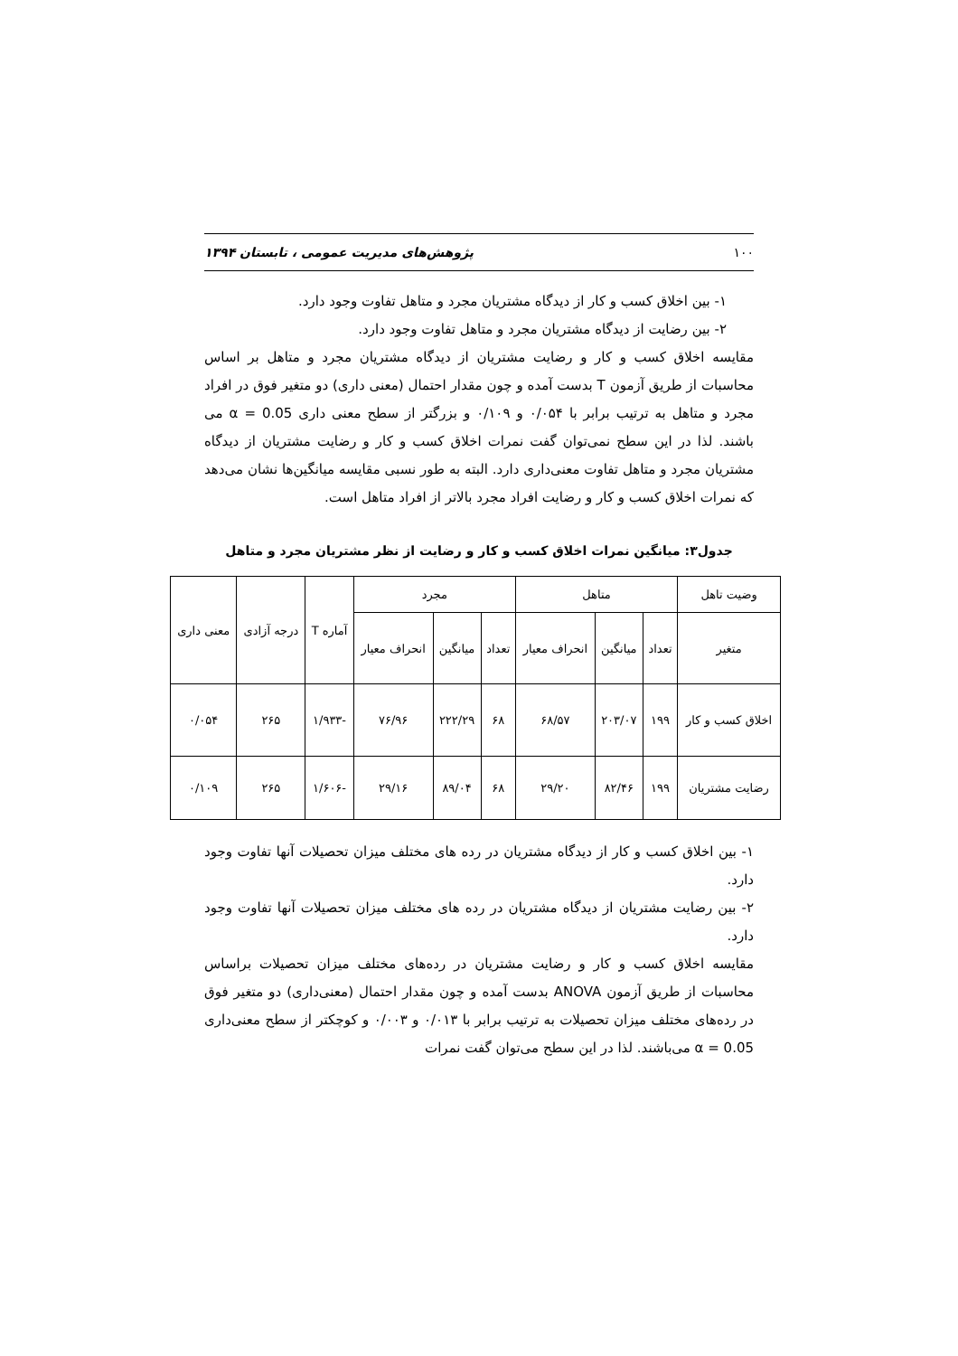۱۰۰ پژوهش‌های مدیریت عمومی ، تابستان ۱۳۹۴
۱- بین اخلاق کسب و کار از دیدگاه مشتریان مجرد و متاهل تفاوت وجود دارد.
۲- بین رضایت از دیدگاه مشتریان مجرد و متاهل تفاوت وجود دارد.
مقایسه اخلاق کسب و کار و رضایت مشتریان از دیدگاه مشتریان مجرد و متاهل بر اساس محاسبات از طریق آزمون T بدست آمده و چون مقدار احتمال (معنی داری) دو متغیر فوق در افراد مجرد و متاهل به ترتیب برابر با ۰/۰۵۴ و ۰/۱۰۹ و بزرگتر از سطح معنی داری α = 0.05 می باشند. لذا در این سطح نمی‌توان گفت نمرات اخلاق کسب و کار و رضایت مشتریان از دیدگاه مشتریان مجرد و متاهل تفاوت معنی‌داری دارد. البته به طور نسبی مقایسه میانگین‌ها نشان می‌دهد که نمرات اخلاق کسب و کار و رضایت افراد مجرد بالاتر از افراد متاهل است.
جدول۳: میانگین نمرات اخلاق کسب و کار و رضایت از نظر مشتریان مجرد و متاهل
| وضیت تاهل | متاهل | | | مجرد | | | آماره T | درجه آزادی | معنی داری |
| --- | --- | --- | --- | --- | --- | --- | --- | --- | --- |
| متغیر | تعداد | میانگین | انحراف معیار | تعداد | میانگین | انحراف معیار | | | |
| اخلاق کسب و کار | ۱۹۹ | ۲۰۳/۰۷ | ۶۸/۵۷ | ۶۸ | ۲۲۲/۲۹ | ۷۶/۹۶ | -۱/۹۳۳ | ۲۶۵ | ۰/۰۵۴ |
| رضایت مشتریان | ۱۹۹ | ۸۲/۴۶ | ۲۹/۲۰ | ۶۸ | ۸۹/۰۴ | ۲۹/۱۶ | -۱/۶۰۶ | ۲۶۵ | ۰/۱۰۹ |
۱- بین اخلاق کسب و کار از دیدگاه مشتریان در رده های مختلف میزان تحصیلات آنها تفاوت وجود دارد.
۲- بین رضایت مشتریان از دیدگاه مشتریان در رده های مختلف میزان تحصیلات آنها تفاوت وجود دارد.
مقایسه اخلاق کسب و کار و رضایت مشتریان در رده‌های مختلف میزان تحصیلات براساس محاسبات از طریق آزمون ANOVA بدست آمده و چون مقدار احتمال (معنی‌داری) دو متغیر فوق در رده‌های مختلف میزان تحصیلات به ترتیب برابر با ۰/۰۱۳ و ۰/۰۰۳ و کوچکتر از سطح معنی‌داری α = 0.05 می‌باشند. لذا در این سطح می‌توان گفت نمرات